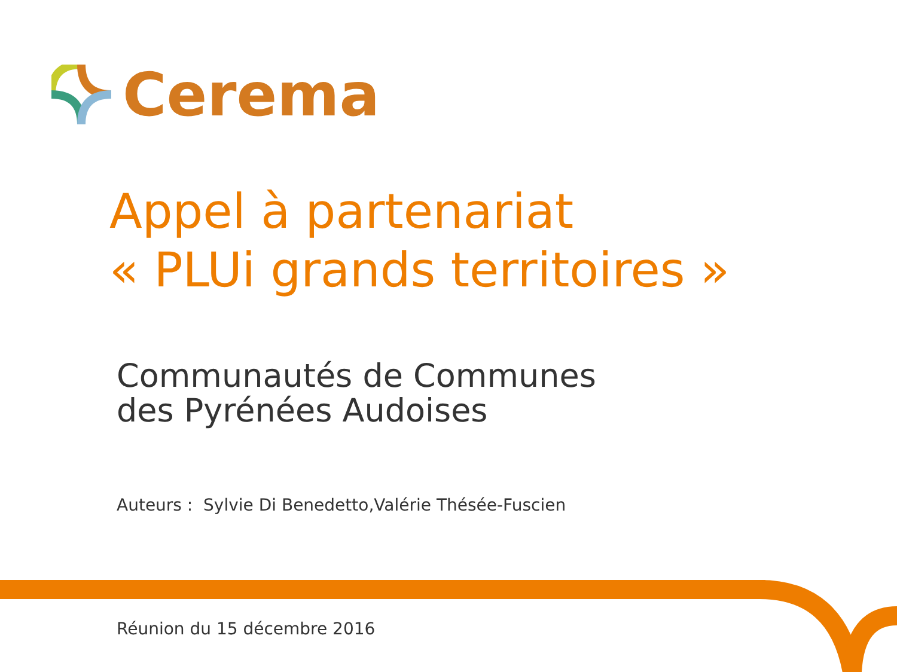Cerema
Appel à partenariat
« PLUi grands territoires »
Communautés de Communes
des Pyrénées Audoises
Auteurs : Sylvie Di Benedetto,Valérie Thésée-Fuscien
Réunion du 15 décembre 2016